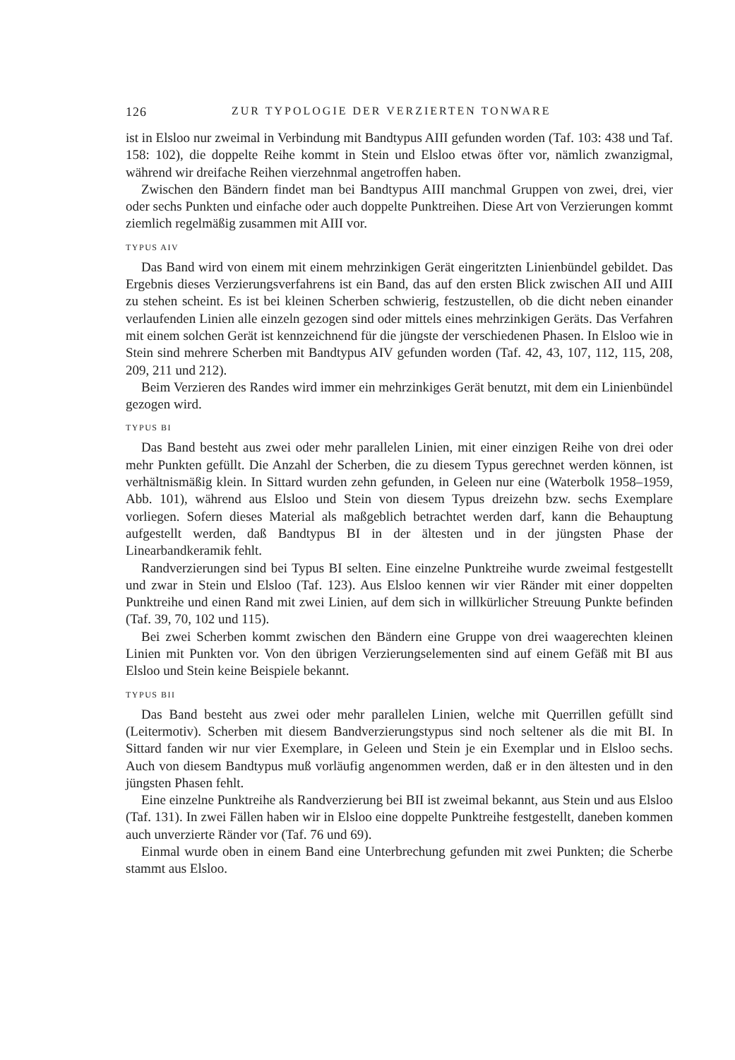126 ZUR TYPOLOGIE DER VERZIERTEN TONWARE
ist in Elsloo nur zweimal in Verbindung mit Bandtypus AIII gefunden worden (Taf. 103: 438 und Taf. 158: 102), die doppelte Reihe kommt in Stein und Elsloo etwas öfter vor, nämlich zwanzigmal, während wir dreifache Reihen vierzehnmal angetroffen haben.
Zwischen den Bändern findet man bei Bandtypus AIII manchmal Gruppen von zwei, drei, vier oder sechs Punkten und einfache oder auch doppelte Punktreihen. Diese Art von Verzierungen kommt ziemlich regelmäßig zusammen mit AIII vor.
TYPUS AIV
Das Band wird von einem mit einem mehrzinkigen Gerät eingeritzten Linienbündel gebildet. Das Ergebnis dieses Verzierungsverfahrens ist ein Band, das auf den ersten Blick zwischen AII und AIII zu stehen scheint. Es ist bei kleinen Scherben schwierig, festzustellen, ob die dicht neben einander verlaufenden Linien alle einzeln gezogen sind oder mittels eines mehrzinkigen Geräts. Das Verfahren mit einem solchen Gerät ist kennzeichnend für die jüngste der verschiedenen Phasen. In Elsloo wie in Stein sind mehrere Scherben mit Bandtypus AIV gefunden worden (Taf. 42, 43, 107, 112, 115, 208, 209, 211 und 212).
Beim Verzieren des Randes wird immer ein mehrzinkiges Gerät benutzt, mit dem ein Linienbündel gezogen wird.
TYPUS BI
Das Band besteht aus zwei oder mehr parallelen Linien, mit einer einzigen Reihe von drei oder mehr Punkten gefüllt. Die Anzahl der Scherben, die zu diesem Typus gerechnet werden können, ist verhältnismäßig klein. In Sittard wurden zehn gefunden, in Geleen nur eine (Waterbolk 1958–1959, Abb. 101), während aus Elsloo und Stein von diesem Typus dreizehn bzw. sechs Exemplare vorliegen. Sofern dieses Material als maßgeblich betrachtet werden darf, kann die Behauptung aufgestellt werden, daß Bandtypus BI in der ältesten und in der jüngsten Phase der Linearbandkeramik fehlt.
Randverzierungen sind bei Typus BI selten. Eine einzelne Punktreihe wurde zweimal festgestellt und zwar in Stein und Elsloo (Taf. 123). Aus Elsloo kennen wir vier Ränder mit einer doppelten Punktreihe und einen Rand mit zwei Linien, auf dem sich in willkürlicher Streuung Punkte befinden (Taf. 39, 70, 102 und 115).
Bei zwei Scherben kommt zwischen den Bändern eine Gruppe von drei waagerechten kleinen Linien mit Punkten vor. Von den übrigen Verzierungselementen sind auf einem Gefäß mit BI aus Elsloo und Stein keine Beispiele bekannt.
TYPUS BII
Das Band besteht aus zwei oder mehr parallelen Linien, welche mit Querrillen gefüllt sind (Leitermotiv). Scherben mit diesem Bandverzierungstypus sind noch seltener als die mit BI. In Sittard fanden wir nur vier Exemplare, in Geleen und Stein je ein Exemplar und in Elsloo sechs. Auch von diesem Bandtypus muß vorläufig angenommen werden, daß er in den ältesten und in den jüngsten Phasen fehlt.
Eine einzelne Punktreihe als Randverzierung bei BII ist zweimal bekannt, aus Stein und aus Elsloo (Taf. 131). In zwei Fällen haben wir in Elsloo eine doppelte Punktreihe festgestellt, daneben kommen auch unverzierte Ränder vor (Taf. 76 und 69).
Einmal wurde oben in einem Band eine Unterbrechung gefunden mit zwei Punkten; die Scherbe stammt aus Elsloo.